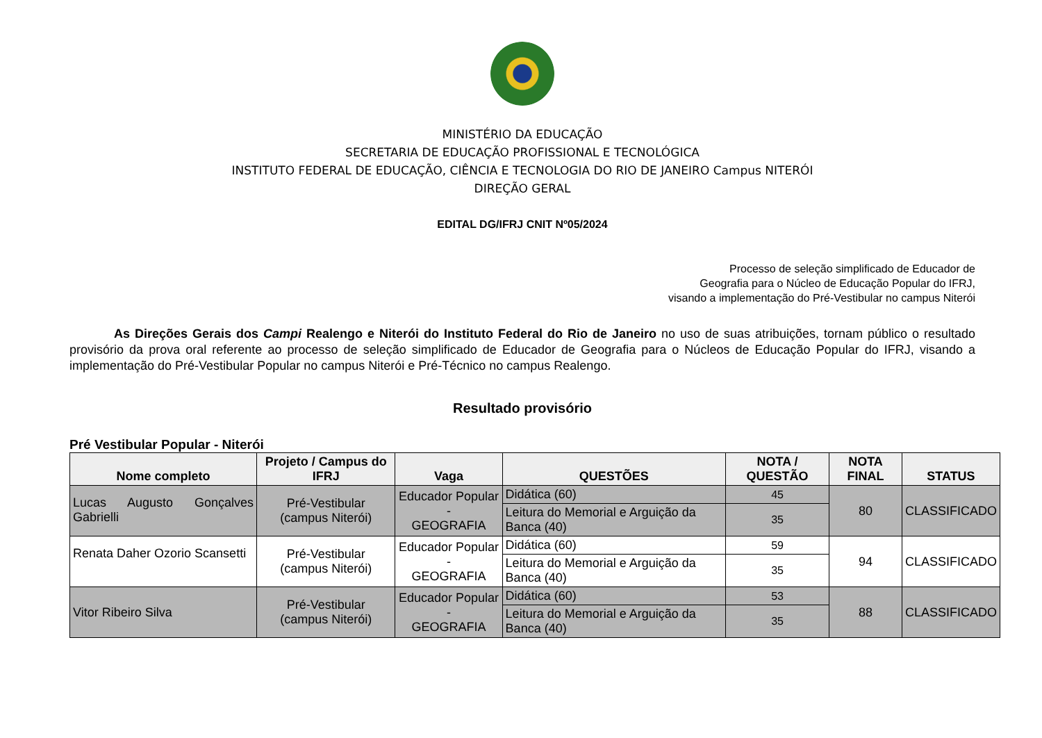MINISTÉRIO DA EDUCAÇÃO
SECRETARIA DE EDUCAÇÃO PROFISSIONAL E TECNOLÓGICA
INSTITUTO FEDERAL DE EDUCAÇÃO, CIÊNCIA E TECNOLOGIA DO RIO DE JANEIRO Campus NITERÓI
DIREÇÃO GERAL
EDITAL DG/IFRJ CNIT Nº05/2024
Processo de seleção simplificado de Educador de
Geografia para o Núcleo de Educação Popular do IFRJ,
visando a implementação do Pré-Vestibular no campus Niterói
As Direções Gerais dos Campi Realengo e Niterói do Instituto Federal do Rio de Janeiro no uso de suas atribuições, tornam público o resultado provisório da prova oral referente ao processo de seleção simplificado de Educador de Geografia para o Núcleos de Educação Popular do IFRJ, visando a implementação do Pré-Vestibular Popular no campus Niterói e Pré-Técnico no campus Realengo.
Resultado provisório
Pré Vestibular Popular - Niterói
| Nome completo | Projeto / Campus do IFRJ | Vaga | QUESTÕES | NOTA / QUESTÃO | NOTA FINAL | STATUS |
| --- | --- | --- | --- | --- | --- | --- |
| Lucas Augusto Gonçalves Gabrielli | Pré-Vestibular (campus Niterói) | Educador Popular - GEOGRAFIA | Didática (60) | 45 | 80 | CLASSIFICADO |
| | | | Leitura do Memorial e Arguição da Banca (40) | 35 | | |
| Renata Daher Ozorio Scansetti | Pré-Vestibular (campus Niterói) | Educador Popular - GEOGRAFIA | Didática (60) | 59 | 94 | CLASSIFICADO |
| | | | Leitura do Memorial e Arguição da Banca (40) | 35 | | |
| Vitor Ribeiro Silva | Pré-Vestibular (campus Niterói) | Educador Popular - GEOGRAFIA | Didática (60) | 53 | 88 | CLASSIFICADO |
| | | | Leitura do Memorial e Arguição da Banca (40) | 35 | | |